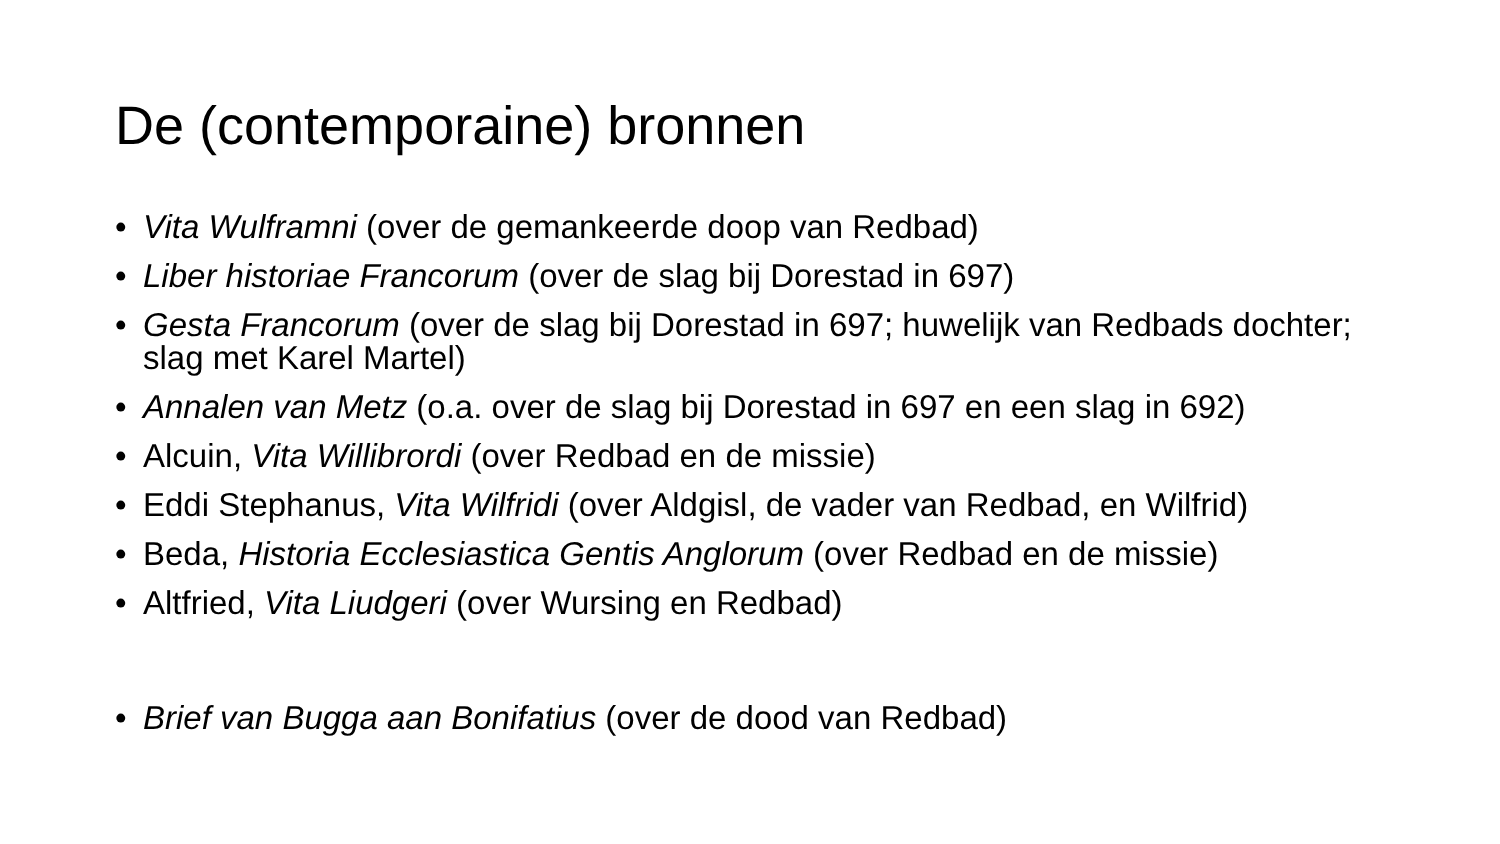De (contemporaine) bronnen
• Vita Wulframni (over de gemankeerde doop van Redbad)
• Liber historiae Francorum (over de slag bij Dorestad in 697)
• Gesta Francorum (over de slag bij Dorestad in 697; huwelijk van Redbads dochter; slag met Karel Martel)
• Annalen van Metz (o.a. over de slag bij Dorestad in 697 en een slag in 692)
• Alcuin, Vita Willibrordi (over Redbad en de missie)
• Eddi Stephanus, Vita Wilfridi (over Aldgisl, de vader van Redbad, en Wilfrid)
• Beda, Historia Ecclesiastica Gentis Anglorum (over Redbad en de missie)
• Altfried, Vita Liudgeri (over Wursing en Redbad)
• Brief van Bugga aan Bonifatius (over de dood van Redbad)